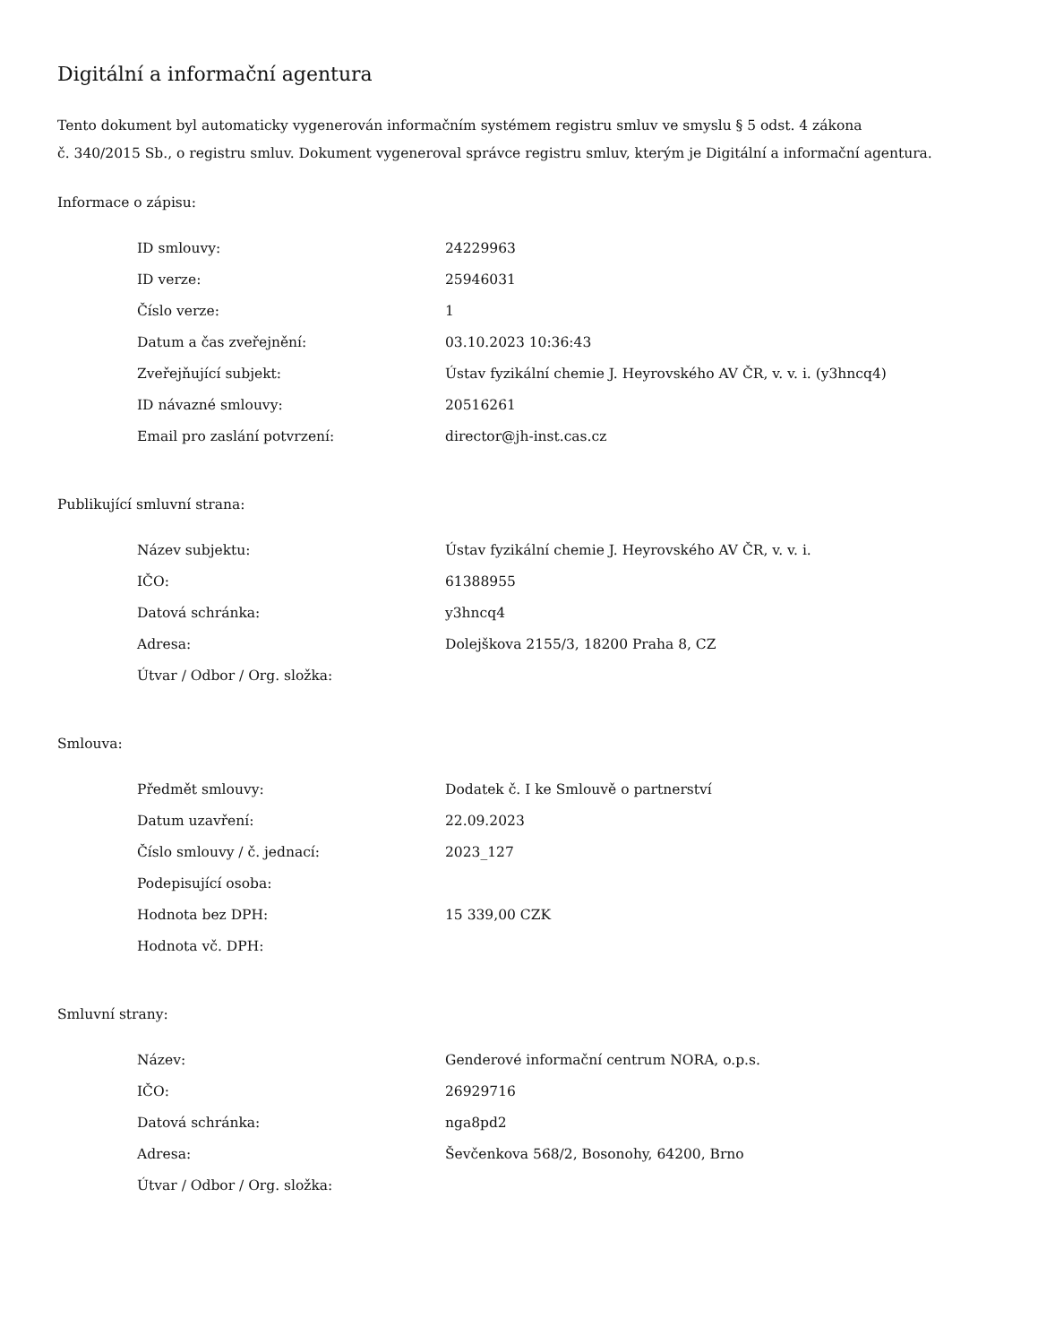Digitální a informační agentura
Tento dokument byl automaticky vygenerován informačním systémem registru smluv ve smyslu § 5 odst. 4 zákona
č. 340/2015 Sb., o registru smluv. Dokument vygeneroval správce registru smluv, kterým je Digitální a informační agentura.
Informace o zápisu:
| ID smlouvy: | 24229963 |
| ID verze: | 25946031 |
| Číslo verze: | 1 |
| Datum a čas zveřejnění: | 03.10.2023 10:36:43 |
| Zveřejňující subjekt: | Ústav fyzikální chemie J. Heyrovského AV ČR, v. v. i. (y3hncq4) |
| ID návazné smlouvy: | 20516261 |
| Email pro zaslání potvrzení: | director@jh-inst.cas.cz |
Publikující smluvní strana:
| Název subjektu: | Ústav fyzikální chemie J. Heyrovského AV ČR, v. v. i. |
| IČO: | 61388955 |
| Datová schránka: | y3hncq4 |
| Adresa: | Dolejškova 2155/3, 18200 Praha 8, CZ |
| Útvar / Odbor / Org. složka: | |
Smlouva:
| Předmět smlouvy: | Dodatek č. I ke Smlouvě o partnerství |
| Datum uzavření: | 22.09.2023 |
| Číslo smlouvy / č. jednací: | 2023_127 |
| Podepisující osoba: | |
| Hodnota bez DPH: | 15 339,00 CZK |
| Hodnota vč. DPH: | |
Smluvní strany:
| Název: | Genderové informační centrum NORA, o.p.s. |
| IČO: | 26929716 |
| Datová schránka: | nga8pd2 |
| Adresa: | Ševčenkova 568/2, Bosonohy, 64200, Brno |
| Útvar / Odbor / Org. složka: | |